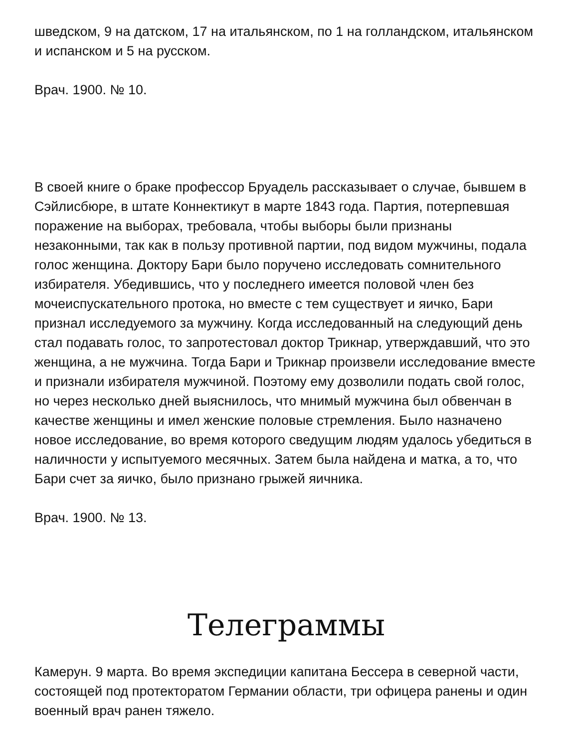шведском, 9 на датском, 17 на итальянском, по 1 на голландском, итальянском и испанском и 5 на русском.
Врач. 1900. № 10.
В своей книге о браке профессор Бруадель рассказывает о случае, бывшем в Сэйлисбюре, в штате Коннектикут в марте 1843 года. Партия, потерпевшая поражение на выборах, требовала, чтобы выборы были признаны незаконными, так как в пользу противной партии, под видом мужчины, подала голос женщина. Доктору Бари было поручено исследовать сомнительного избирателя. Убедившись, что у последнего имеется половой член без мочеиспускательного протока, но вместе с тем существует и яичко, Бари признал исследуемого за мужчину. Когда исследованный на следующий день стал подавать голос, то запротестовал доктор Трикнар, утверждавший, что это женщина, а не мужчина. Тогда Бари и Трикнар произвели исследование вместе и признали избирателя мужчиной. Поэтому ему дозволили подать свой голос, но через несколько дней выяснилось, что мнимый мужчина был обвенчан в качестве женщины и имел женские половые стремления. Было назначено новое исследование, во время которого сведущим людям удалось убедиться в наличности у испытуемого месячных. Затем была найдена и матка, а то, что Бари счет за яичко, было признано грыжей яичника.
Врач. 1900. № 13.
Телеграммы
Камерун. 9 марта. Во время экспедиции капитана Бессера в северной части, состоящей под протекторатом Германии области, три офицера ранены и один военный врач ранен тяжело.